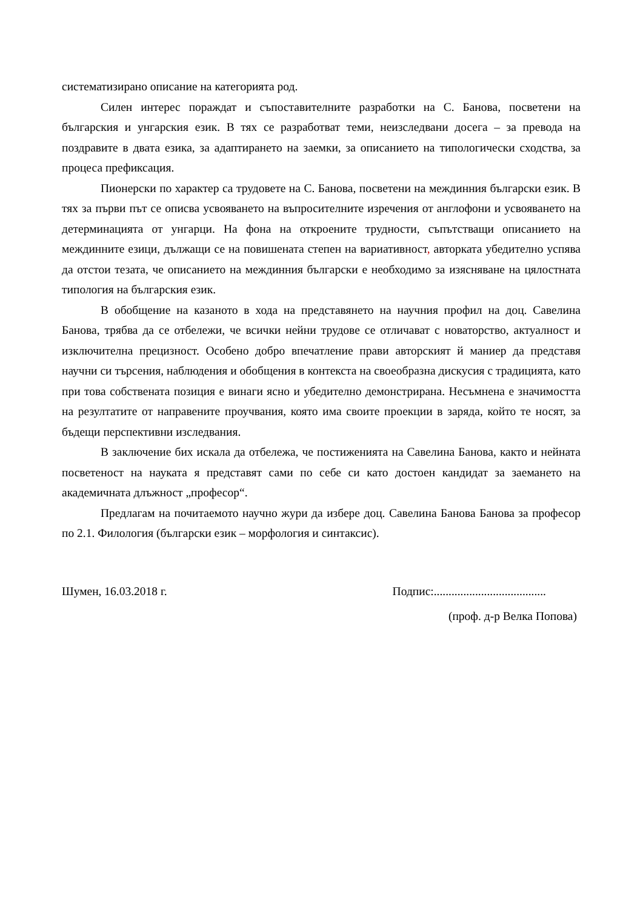систематизирано описание на категорията род.
Силен интерес пораждат и съпоставителните разработки на С. Банова, посветени на българския и унгарския език. В тях се разработват теми, неизследвани досега – за превода на поздравите в двата езика, за адаптирането на заемки, за описанието на типологически сходства, за процеса префиксация.
Пионерски по характер са трудовете на С. Банова, посветени на междинния български език. В тях за първи път се описва усвояването на въпросителните изречения от англофони и усвояването на детерминацията от унгарци. На фона на откроените трудности, съпътстващи описанието на междинните езици, дължащи се на повишената степен на вариативност, авторката убедително успява да отстои тезата, че описанието на междинния български е необходимо за изясняване на цялостната типология на българския език.
В обобщение на казаното в хода на представянето на научния профил на доц. Савелина Банова, трябва да се отбележи, че всички нейни трудове се отличават с новаторство, актуалност и изключителна прецизност. Особено добро впечатление прави авторският й маниер да представя научни си търсения, наблюдения и обобщения в контекста на своеобразна дискусия с традицията, като при това собствената позиция е винаги ясно и убедително демонстрирана. Несъмнена е значимостта на резултатите от направените проучвания, която има своите проекции в заряда, който те носят, за бъдещи перспективни изследвания.
В заключение бих искала да отбележа, че постиженията на Савелина Банова, както и нейната посветеност на науката я представят сами по себе си като достоен кандидат за заемането на академичната длъжност „професор“.
Предлагам на почитаемото научно жури да избере доц. Савелина Банова Банова за професор по 2.1. Филология (български език – морфология и синтаксис).
Шумен, 16.03.2018 г. Подпис:......................................
(проф. д-р Велка Попова)